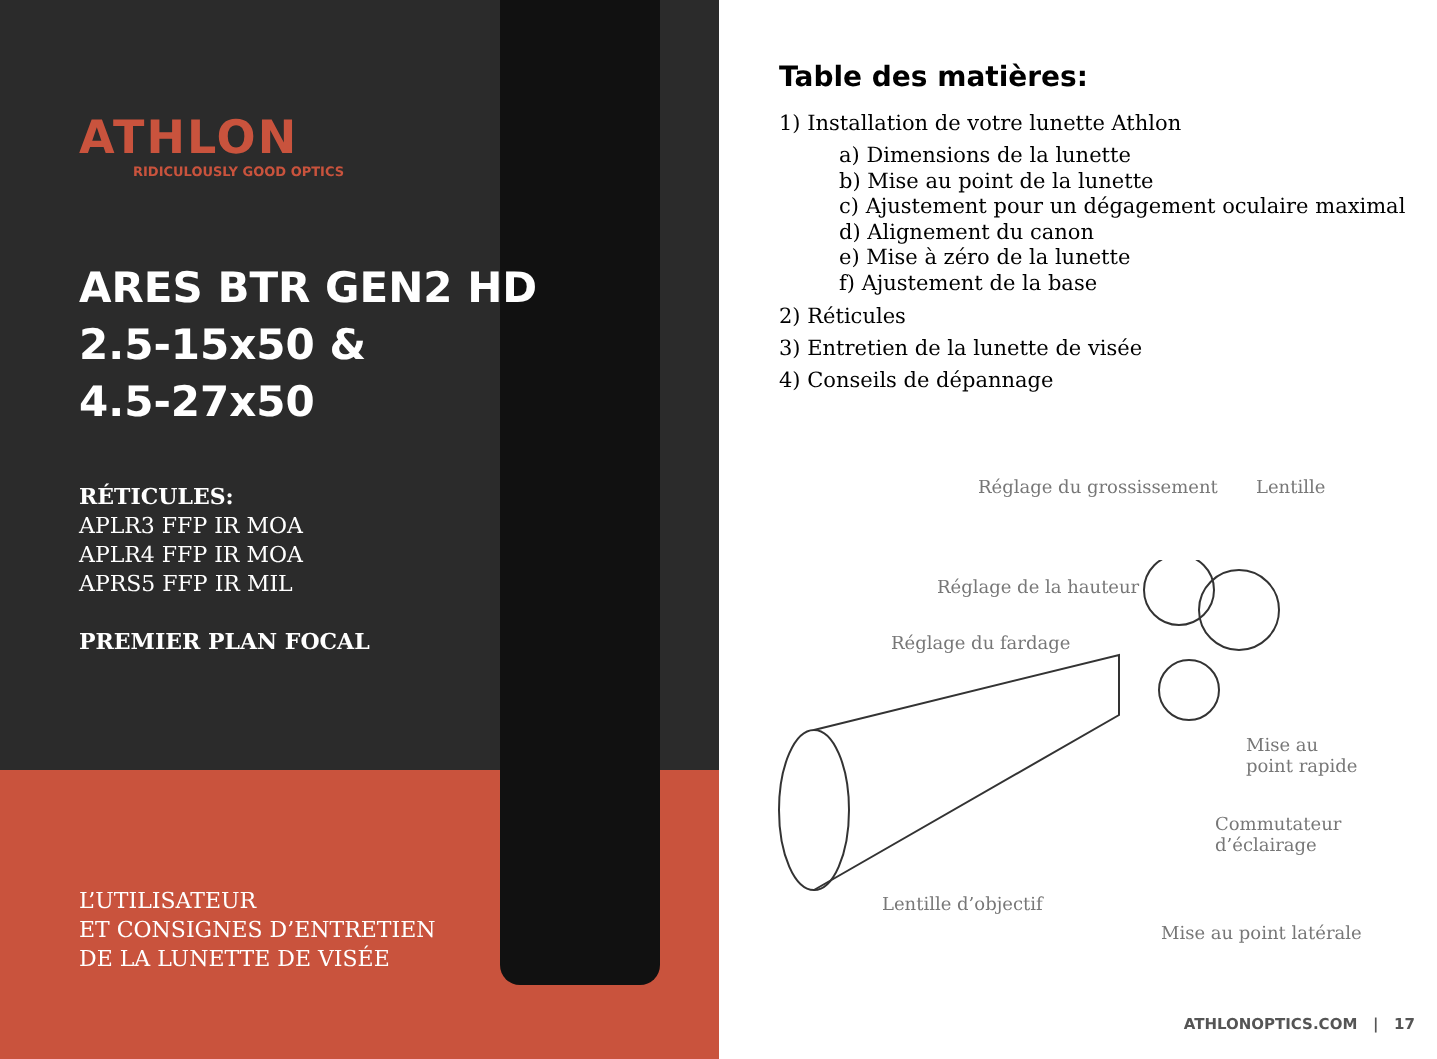ATHLON
RIDICULOUSLY GOOD OPTICS
ARES BTR GEN2 HD
2.5-15x50 &
4.5-27x50
RÉTICULES:
APLR3 FFP IR MOA
APLR4 FFP IR MOA
APRS5 FFP IR MIL
PREMIER PLAN FOCAL
L’UTILISATEUR
ET CONSIGNES D’ENTRETIEN
DE LA LUNETTE DE VISÉE
Table des matières:
1) Installation de votre lunette Athlon
a) Dimensions de la lunette
b) Mise au point de la lunette
c) Ajustement pour un dégagement oculaire maximal
d) Alignement du canon
e) Mise à zéro de la lunette
f) Ajustement de la base
2) Réticules
3) Entretien de la lunette de visée
4) Conseils de dépannage
Réglage du grossissement Lentille
Réglage de la hauteur
Réglage du fardage
Mise au
point rapide
Commutateur
d’éclairage
Lentille d’objectif
Mise au point latérale
ATHLONOPTICS.COM | 17